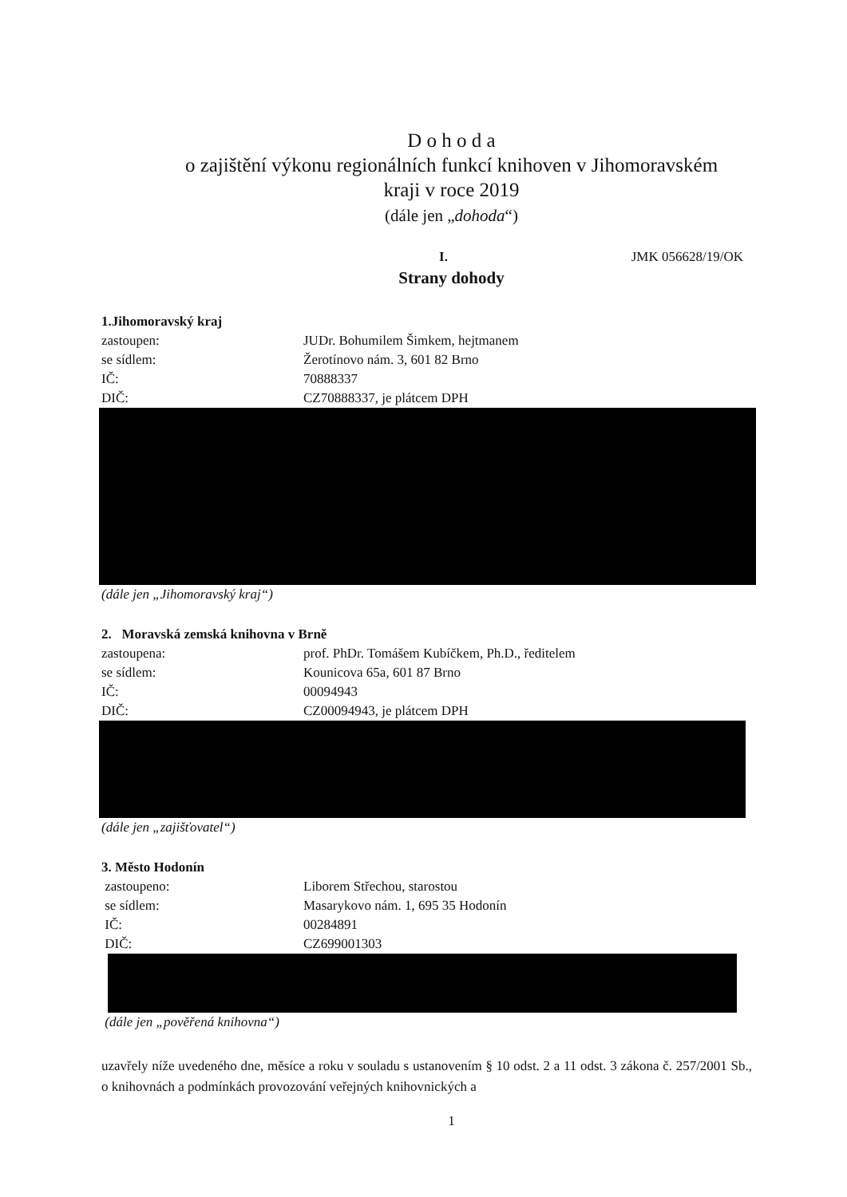D o h o d a
o zajištění výkonu regionálních funkcí knihoven v Jihomoravském
kraji v roce 2019
(dále jen „dohoda“)
I. JMK 056628/19/OK
Strany dohody
1.Jihomoravský kraj
zastoupen: JUDr. Bohumilem Šimkem, hejtmanem
se sídlem: Žerotínovo nám. 3, 601 82 Brno
IČ: 70888337
DIČ: CZ70888337, je plátcem DPH
(dále jen „Jihomoravský kraj“)
2. Moravská zemská knihovna v Brně
zastoupena: prof. PhDr. Tomášem Kubíčkem, Ph.D., ředitelem
se sídlem: Kounicova 65a, 601 87 Brno
IČ: 00094943
DIČ: CZ00094943, je plátcem DPH
(dále jen „zajišťovatel“)
3. Město Hodonín
zastoupeno: Liborem Střechou, starostou
se sídlem: Masarykovo nám. 1, 695 35 Hodonín
IČ: 00284891
DIČ: CZ699001303
(dále jen „pověřená knihovna“)
uzavřely níže uvedeného dne, měsíce a roku v souladu s ustanovením § 10 odst. 2 a 11 odst. 3 zákona č. 257/2001 Sb., o knihovnách a podmínkách provozování veřejných knihovnických a
1